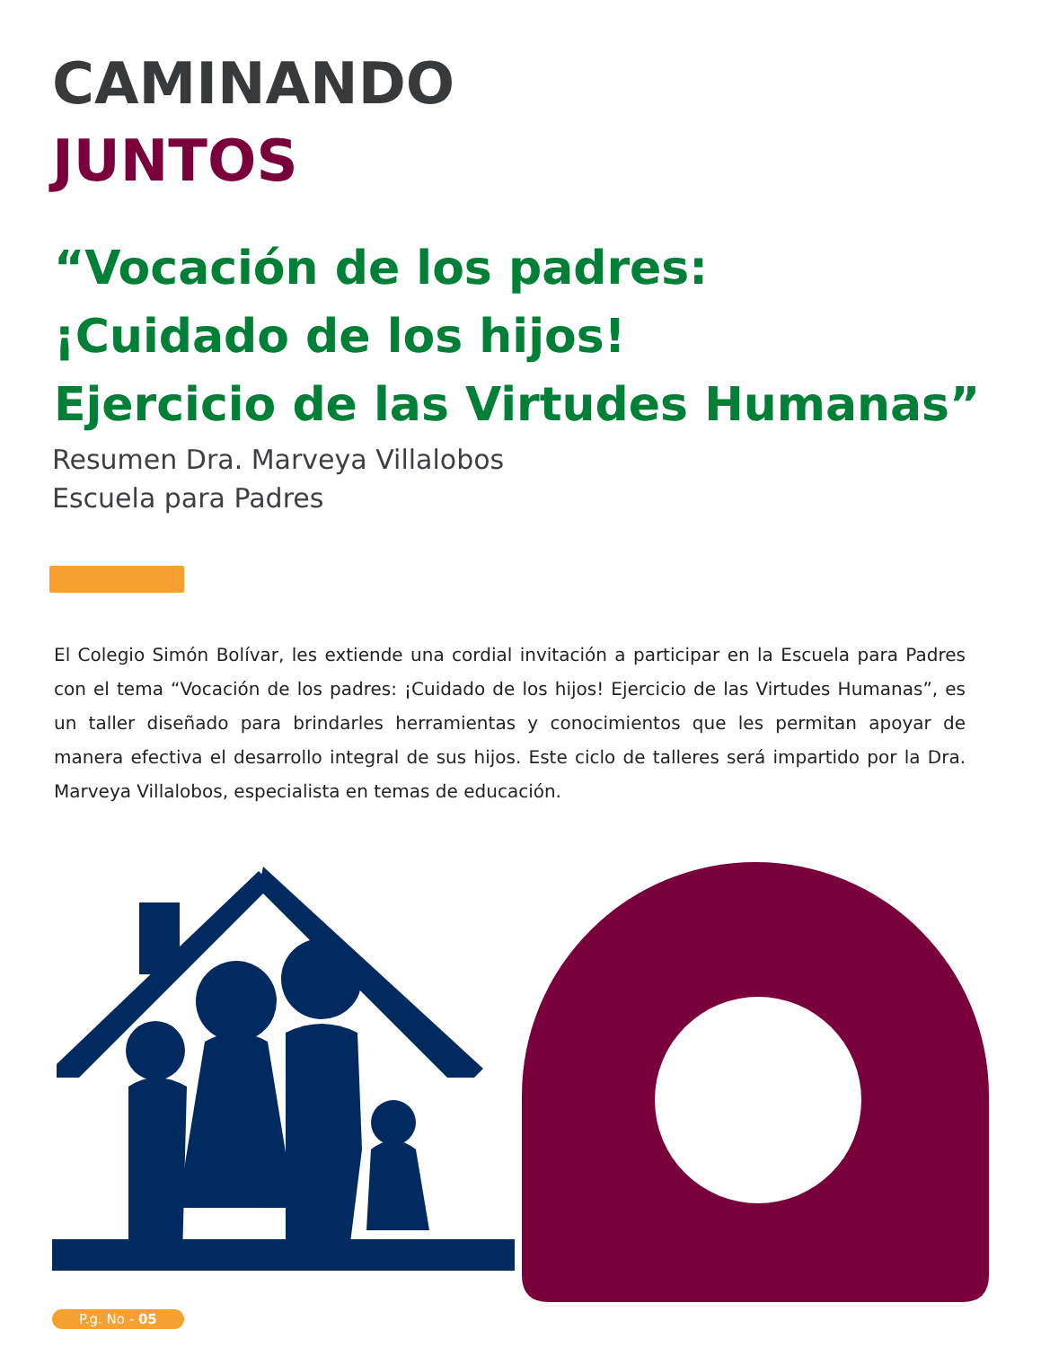CAMINANDO
JUNTOS
“Vocación de los padres:
¡Cuidado de los hijos!
Ejercicio de las Virtudes Humanas”
Resumen Dra. Marveya Villalobos
Escuela para Padres
El Colegio Simón Bolívar, les extiende una cordial invitación a participar en la Escuela para Padres con el tema “Vocación de los padres: ¡Cuidado de los hijos! Ejercicio de las Virtudes Humanas”, es un taller diseñado para brindarles herramientas y conocimientos que les permitan apoyar de manera efectiva el desarrollo integral de sus hijos. Este ciclo de talleres será impartido por la Dra. Marveya Villalobos, especialista en temas de educación.
P.g. No - 05